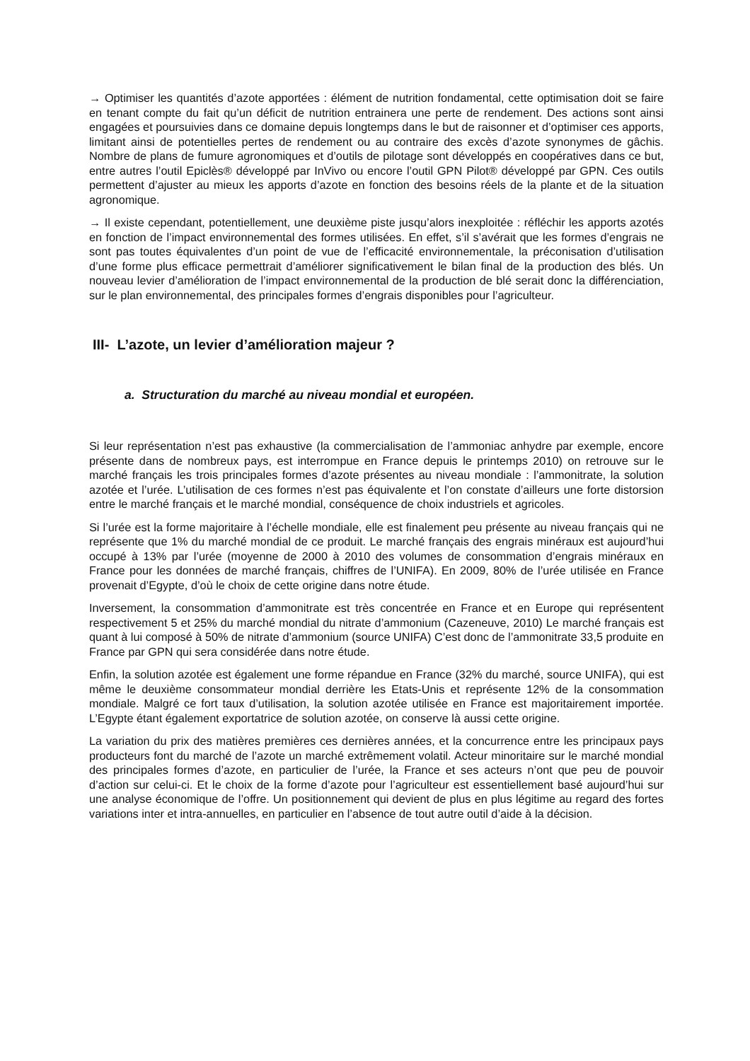→ Optimiser les quantités d’azote apportées : élément de nutrition fondamental, cette optimisation doit se faire en tenant compte du fait qu’un déficit de nutrition entrainera une perte de rendement. Des actions sont ainsi engagées et poursuivies dans ce domaine depuis longtemps dans le but de raisonner et d’optimiser ces apports, limitant ainsi de potentielles pertes de rendement ou au contraire des excès d’azote synonymes de gâchis. Nombre de plans de fumure agronomiques et d’outils de pilotage sont développés en coopératives dans ce but, entre autres l’outil Epiclès® développé par InVivo ou encore l’outil GPN Pilot® développé par GPN. Ces outils permettent d’ajuster au mieux les apports d’azote en fonction des besoins réels de la plante et de la situation agronomique.
→ Il existe cependant, potentiellement, une deuxième piste jusqu’alors inexploitée : réfléchir les apports azotés en fonction de l’impact environnemental des formes utilisées. En effet, s’il s’avérait que les formes d’engrais ne sont pas toutes équivalentes d’un point de vue de l’efficacité environnementale, la préconisation d’utilisation d’une forme plus efficace permettrait d’améliorer significativement le bilan final de la production des blés. Un nouveau levier d’amélioration de l’impact environnemental de la production de blé serait donc la différenciation, sur le plan environnemental, des principales formes d’engrais disponibles pour l’agriculteur.
III- L’azote, un levier d’amélioration majeur ?
a. Structuration du marché au niveau mondial et européen.
Si leur représentation n’est pas exhaustive (la commercialisation de l’ammoniac anhydre par exemple, encore présente dans de nombreux pays, est interrompue en France depuis le printemps 2010) on retrouve sur le marché français les trois principales formes d’azote présentes au niveau mondiale : l’ammonitrate, la solution azotée et l’urée. L’utilisation de ces formes n’est pas équivalente et l’on constate d’ailleurs une forte distorsion entre le marché français et le marché mondial, conséquence de choix industriels et agricoles.
Si l’urée est la forme majoritaire à l’échelle mondiale, elle est finalement peu présente au niveau français qui ne représente que 1% du marché mondial de ce produit. Le marché français des engrais minéraux est aujourd’hui occupé à 13% par l’urée (moyenne de 2000 à 2010 des volumes de consommation d’engrais minéraux en France pour les données de marché français, chiffres de l’UNIFA). En 2009, 80% de l’urée utilisée en France provenait d’Egypte, d’où le choix de cette origine dans notre étude.
Inversement, la consommation d’ammonitrate est très concentrée en France et en Europe qui représentent respectivement 5 et 25% du marché mondial du nitrate d’ammonium (Cazeneuve, 2010) Le marché français est quant à lui composé à 50% de nitrate d’ammonium (source UNIFA) C’est donc de l’ammonitrate 33,5 produite en France par GPN qui sera considérée dans notre étude.
Enfin, la solution azotée est également une forme répandue en France (32% du marché, source UNIFA), qui est même le deuxième consommateur mondial derrière les Etats-Unis et représente 12% de la consommation mondiale. Malgré ce fort taux d’utilisation, la solution azotée utilisée en France est majoritairement importée. L’Egypte étant également exportatrice de solution azotée, on conserve là aussi cette origine.
La variation du prix des matières premières ces dernières années, et la concurrence entre les principaux pays producteurs font du marché de l’azote un marché extrêmement volatil. Acteur minoritaire sur le marché mondial des principales formes d’azote, en particulier de l’urée, la France et ses acteurs n’ont que peu de pouvoir d’action sur celui-ci. Et le choix de la forme d’azote pour l’agriculteur est essentiellement basé aujourd’hui sur une analyse économique de l’offre. Un positionnement qui devient de plus en plus légitime au regard des fortes variations inter et intra-annuelles, en particulier en l’absence de tout autre outil d’aide à la décision.